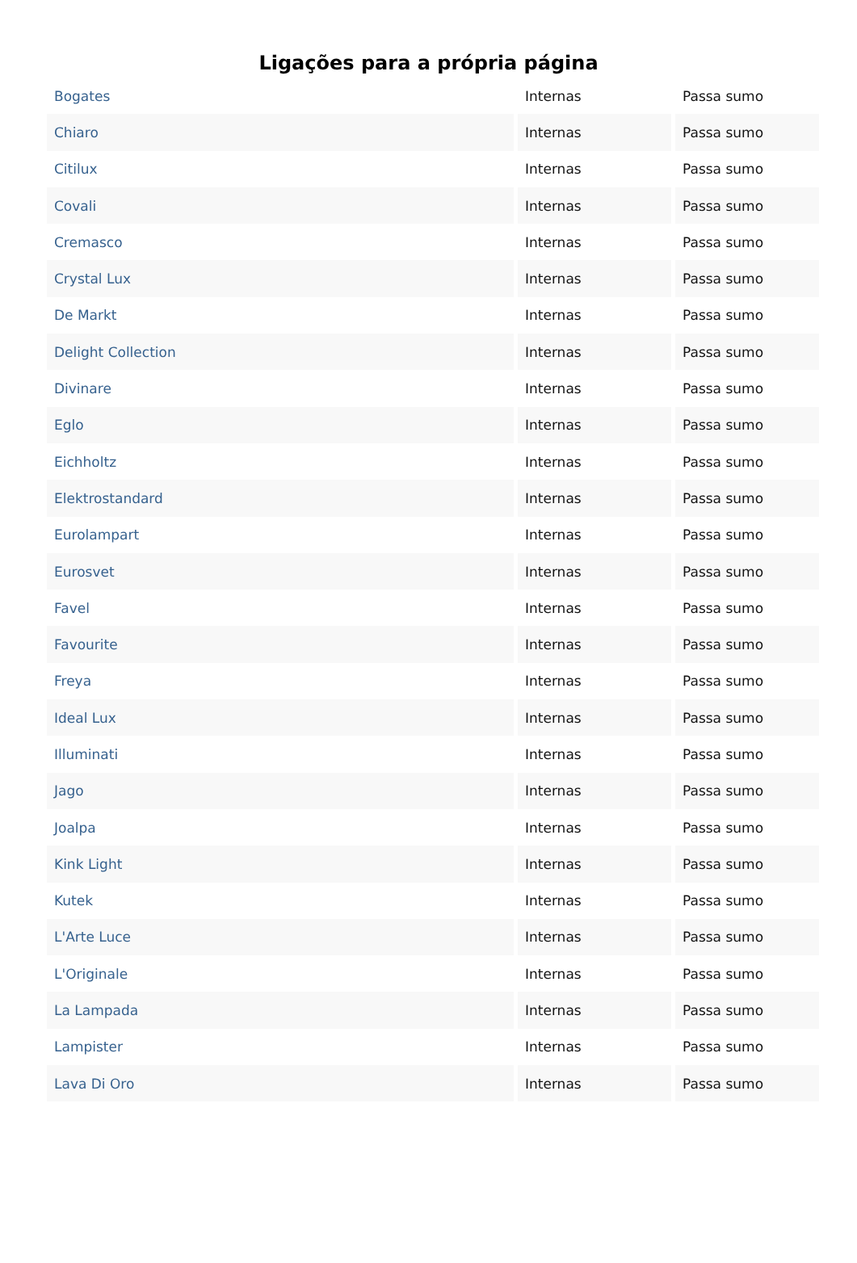Ligações para a própria página
| Bogates | Internas | Passa sumo |
| Chiaro | Internas | Passa sumo |
| Citilux | Internas | Passa sumo |
| Covali | Internas | Passa sumo |
| Cremasco | Internas | Passa sumo |
| Crystal Lux | Internas | Passa sumo |
| De Markt | Internas | Passa sumo |
| Delight Collection | Internas | Passa sumo |
| Divinare | Internas | Passa sumo |
| Eglo | Internas | Passa sumo |
| Eichholtz | Internas | Passa sumo |
| Elektrostandard | Internas | Passa sumo |
| Eurolampart | Internas | Passa sumo |
| Eurosvet | Internas | Passa sumo |
| Favel | Internas | Passa sumo |
| Favourite | Internas | Passa sumo |
| Freya | Internas | Passa sumo |
| Ideal Lux | Internas | Passa sumo |
| Illuminati | Internas | Passa sumo |
| Jago | Internas | Passa sumo |
| Joalpa | Internas | Passa sumo |
| Kink Light | Internas | Passa sumo |
| Kutek | Internas | Passa sumo |
| L'Arte Luce | Internas | Passa sumo |
| L'Originale | Internas | Passa sumo |
| La Lampada | Internas | Passa sumo |
| Lampister | Internas | Passa sumo |
| Lava Di Oro | Internas | Passa sumo |